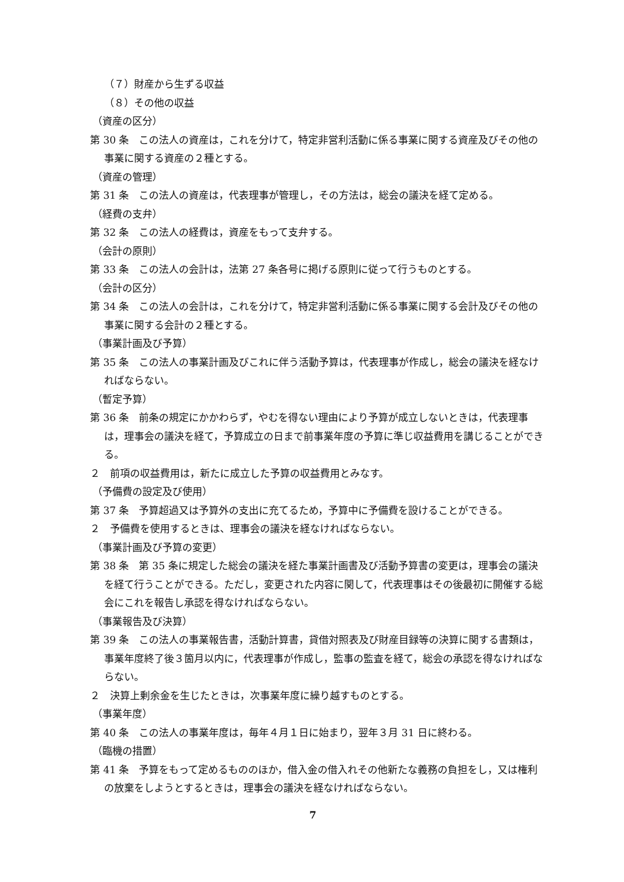（７）財産から生ずる収益
（８）その他の収益
（資産の区分）
第 30 条　この法人の資産は，これを分けて，特定非営利活動に係る事業に関する資産及びその他の事業に関する資産の２種とする。
（資産の管理）
第 31 条　この法人の資産は，代表理事が管理し，その方法は，総会の議決を経て定める。
（経費の支弁）
第 32 条　この法人の経費は，資産をもって支弁する。
（会計の原則）
第 33 条　この法人の会計は，法第 27 条各号に掲げる原則に従って行うものとする。
（会計の区分）
第 34 条　この法人の会計は，これを分けて，特定非営利活動に係る事業に関する会計及びその他の事業に関する会計の２種とする。
（事業計画及び予算）
第 35 条　この法人の事業計画及びこれに伴う活動予算は，代表理事が作成し，総会の議決を経なければならない。
（暫定予算）
第 36 条　前条の規定にかかわらず，やむを得ない理由により予算が成立しないときは，代表理事は，理事会の議決を経て，予算成立の日まで前事業年度の予算に準じ収益費用を講じることができる。
２　前項の収益費用は，新たに成立した予算の収益費用とみなす。
（予備費の設定及び使用）
第 37 条　予算超過又は予算外の支出に充てるため，予算中に予備費を設けることができる。
２　予備費を使用するときは、理事会の議決を経なければならない。
（事業計画及び予算の変更）
第 38 条　第 35 条に規定した総会の議決を経た事業計画書及び活動予算書の変更は，理事会の議決を経て行うことができる。ただし，変更された内容に関して，代表理事はその後最初に開催する総会にこれを報告し承認を得なければならない。
（事業報告及び決算）
第 39 条　この法人の事業報告書，活動計算書，貸借対照表及び財産目録等の決算に関する書類は，事業年度終了後３箇月以内に，代表理事が作成し，監事の監査を経て，総会の承認を得なければならない。
２　決算上剰余金を生じたときは，次事業年度に繰り越すものとする。
（事業年度）
第 40 条　この法人の事業年度は，毎年４月１日に始まり，翌年３月 31 日に終わる。
（臨機の措置）
第 41 条　予算をもって定めるもののほか，借入金の借入れその他新たな義務の負担をし，又は権利の放棄をしようとするときは，理事会の議決を経なければならない。
7